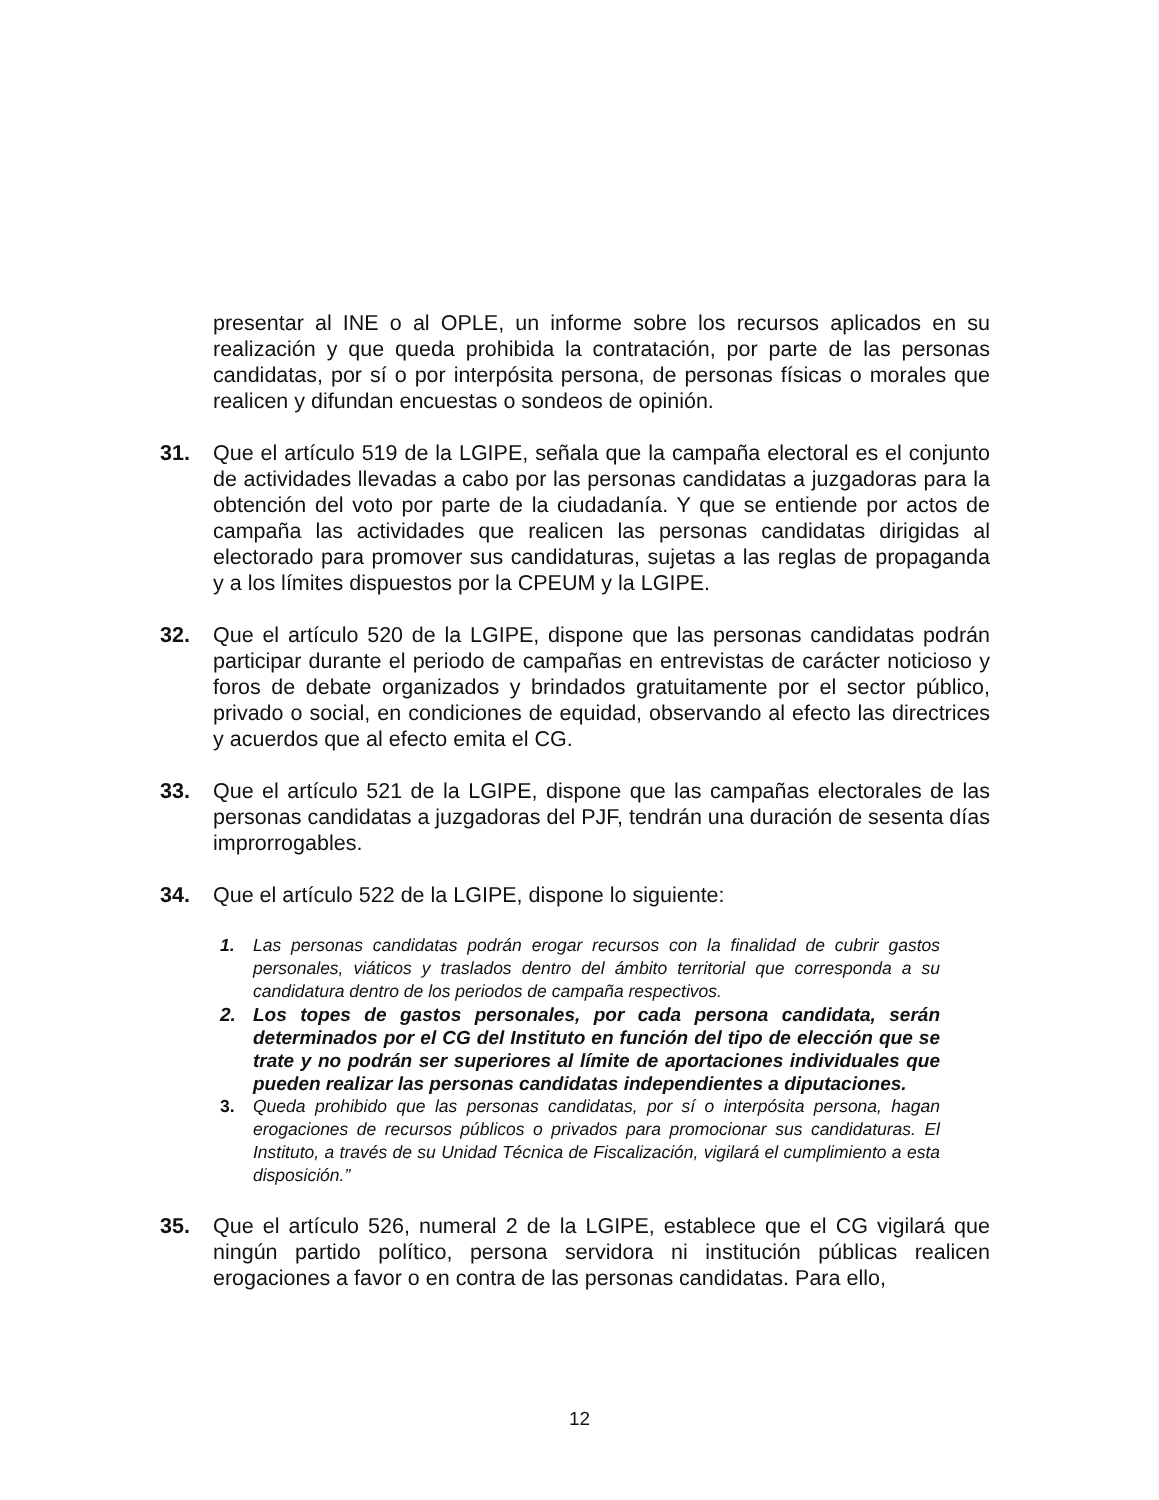presentar al INE o al OPLE, un informe sobre los recursos aplicados en su realización y que queda prohibida la contratación, por parte de las personas candidatas, por sí o por interpósita persona, de personas físicas o morales que realicen y difundan encuestas o sondeos de opinión.
31. Que el artículo 519 de la LGIPE, señala que la campaña electoral es el conjunto de actividades llevadas a cabo por las personas candidatas a juzgadoras para la obtención del voto por parte de la ciudadanía. Y que se entiende por actos de campaña las actividades que realicen las personas candidatas dirigidas al electorado para promover sus candidaturas, sujetas a las reglas de propaganda y a los límites dispuestos por la CPEUM y la LGIPE.
32. Que el artículo 520 de la LGIPE, dispone que las personas candidatas podrán participar durante el periodo de campañas en entrevistas de carácter noticioso y foros de debate organizados y brindados gratuitamente por el sector público, privado o social, en condiciones de equidad, observando al efecto las directrices y acuerdos que al efecto emita el CG.
33. Que el artículo 521 de la LGIPE, dispone que las campañas electorales de las personas candidatas a juzgadoras del PJF, tendrán una duración de sesenta días improrrogables.
34. Que el artículo 522 de la LGIPE, dispone lo siguiente:
1. Las personas candidatas podrán erogar recursos con la finalidad de cubrir gastos personales, viáticos y traslados dentro del ámbito territorial que corresponda a su candidatura dentro de los periodos de campaña respectivos.
2. Los topes de gastos personales, por cada persona candidata, serán determinados por el CG del Instituto en función del tipo de elección que se trate y no podrán ser superiores al límite de aportaciones individuales que pueden realizar las personas candidatas independientes a diputaciones.
3. Queda prohibido que las personas candidatas, por sí o interpósita persona, hagan erogaciones de recursos públicos o privados para promocionar sus candidaturas. El Instituto, a través de su Unidad Técnica de Fiscalización, vigilará el cumplimiento a esta disposición.”
35. Que el artículo 526, numeral 2 de la LGIPE, establece que el CG vigilará que ningún partido político, persona servidora ni institución públicas realicen erogaciones a favor o en contra de las personas candidatas. Para ello,
12